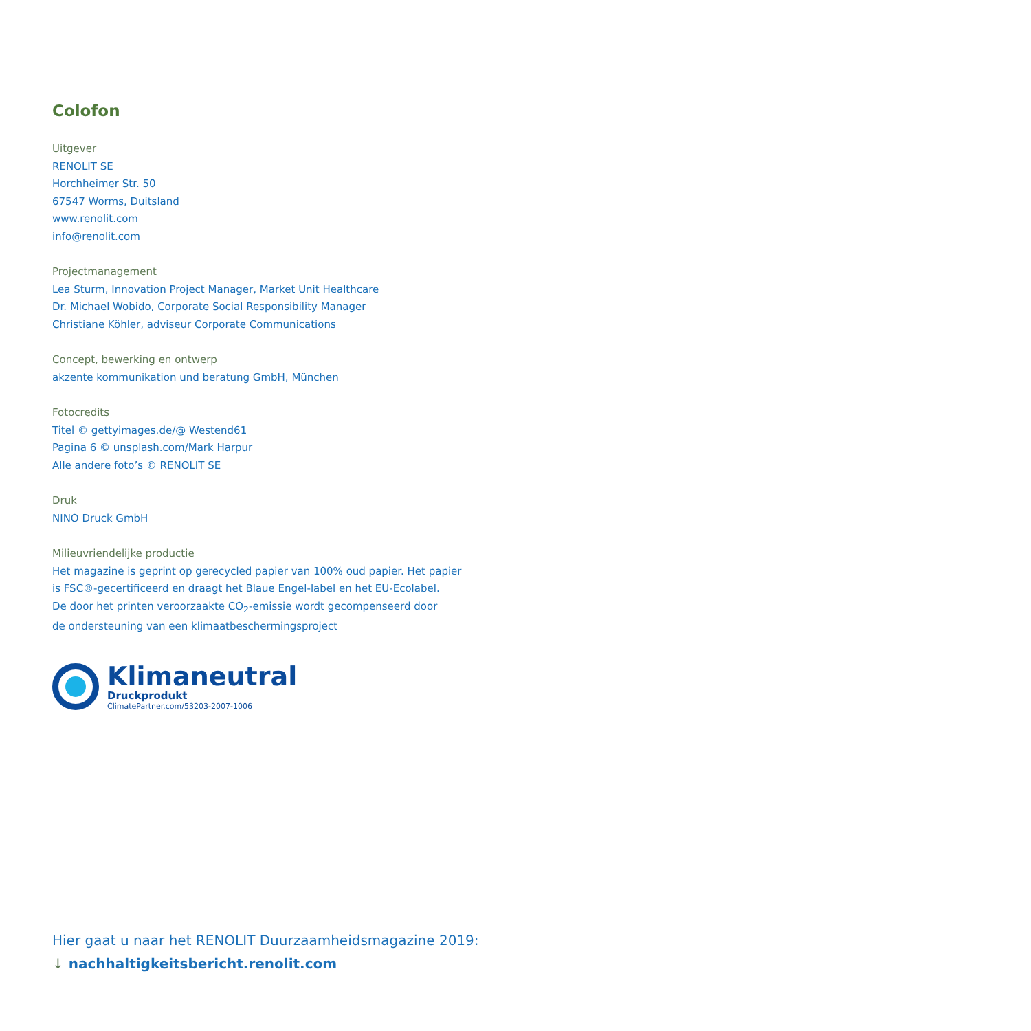Colofon
Uitgever
RENOLIT SE
Horchheimer Str. 50
67547 Worms, Duitsland
www.renolit.com
info@renolit.com
Projectmanagement
Lea Sturm, Innovation Project Manager, Market Unit Healthcare
Dr. Michael Wobido, Corporate Social Responsibility Manager
Christiane Köhler, adviseur Corporate Communications
Concept, bewerking en ontwerp
akzente kommunikation und beratung GmbH, München
Fotocredits
Titel © gettyimages.de/@ Westend61
Pagina 6 © unsplash.com/Mark Harpur
Alle andere foto’s © RENOLIT SE
Druk
NINO Druck GmbH
Milieuvriendelijke productie
Het magazine is geprint op gerecycled papier van 100% oud papier. Het papier
is FSC®-gecertificeerd en draagt het Blaue Engel-label en het EU-Ecolabel.
De door het printen veroorzaakte CO<sub>2</sub>-emissie wordt gecompenseerd door
de ondersteuning van een klimaatbeschermingsproject
Klimaneutral
Druckprodukt
ClimatePartner.com/53203-2007-1006
Hier gaat u naar het RENOLIT Duurzaamheidsmagazine 2019:
↓ nachhaltigkeitsbericht.renolit.com